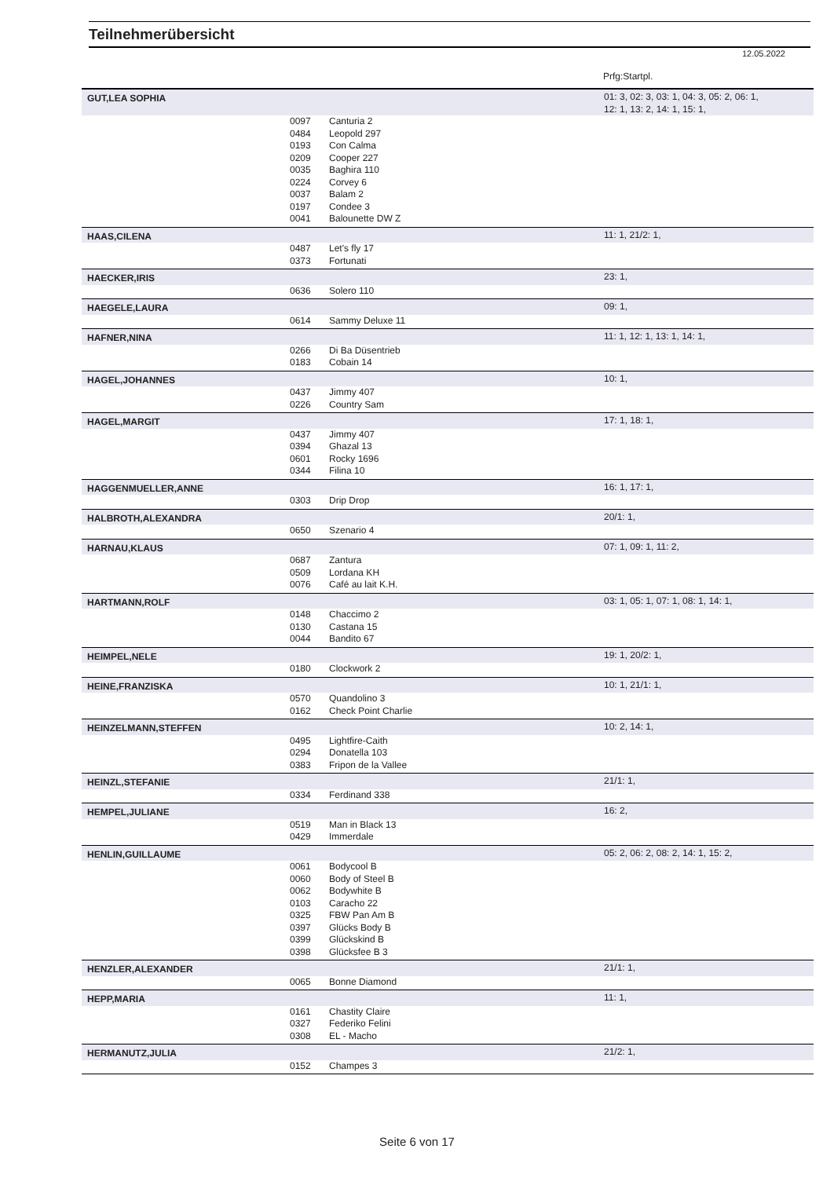Teilnehmerübersicht
12.05.2022
Prfg:Startpl.
| GUT,LEA SOPHIA | | | 01: 3, 02: 3, 03: 1, 04: 3, 05: 2, 06: 1, 12: 1, 13: 2, 14: 1, 15: 1, |
| | 0097 | Canturia 2 | |
| | 0484 | Leopold 297 | |
| | 0193 | Con Calma | |
| | 0209 | Cooper 227 | |
| | 0035 | Baghira 110 | |
| | 0224 | Corvey 6 | |
| | 0037 | Balam 2 | |
| | 0197 | Condee 3 | |
| | 0041 | Balounette DW Z | |
| HAAS,CILENA | | | 11: 1, 21/2: 1, |
| | 0487 | Let's fly 17 | |
| | 0373 | Fortunati | |
| HAECKER,IRIS | | | 23: 1, |
| | 0636 | Solero 110 | |
| HAEGELE,LAURA | | | 09: 1, |
| | 0614 | Sammy Deluxe 11 | |
| HAFNER,NINA | | | 11: 1, 12: 1, 13: 1, 14: 1, |
| | 0266 | Di Ba Düsentrieb | |
| | 0183 | Cobain 14 | |
| HAGEL,JOHANNES | | | 10: 1, |
| | 0437 | Jimmy 407 | |
| | 0226 | Country Sam | |
| HAGEL,MARGIT | | | 17: 1, 18: 1, |
| | 0437 | Jimmy 407 | |
| | 0394 | Ghazal 13 | |
| | 0601 | Rocky 1696 | |
| | 0344 | Filina 10 | |
| HAGGENMUELLER,ANNE | | | 16: 1, 17: 1, |
| | 0303 | Drip Drop | |
| HALBROTH,ALEXANDRA | | | 20/1: 1, |
| | 0650 | Szenario 4 | |
| HARNAU,KLAUS | | | 07: 1, 09: 1, 11: 2, |
| | 0687 | Zantura | |
| | 0509 | Lordana KH | |
| | 0076 | Café au lait K.H. | |
| HARTMANN,ROLF | | | 03: 1, 05: 1, 07: 1, 08: 1, 14: 1, |
| | 0148 | Chaccimo 2 | |
| | 0130 | Castana 15 | |
| | 0044 | Bandito 67 | |
| HEIMPEL,NELE | | | 19: 1, 20/2: 1, |
| | 0180 | Clockwork 2 | |
| HEINE,FRANZISKA | | | 10: 1, 21/1: 1, |
| | 0570 | Quandolino 3 | |
| | 0162 | Check Point Charlie | |
| HEINZELMANN,STEFFEN | | | 10: 2, 14: 1, |
| | 0495 | Lightfire-Caith | |
| | 0294 | Donatella 103 | |
| | 0383 | Fripon de la Vallee | |
| HEINZL,STEFANIE | | | 21/1: 1, |
| | 0334 | Ferdinand 338 | |
| HEMPEL,JULIANE | | | 16: 2, |
| | 0519 | Man in Black 13 | |
| | 0429 | Immerdale | |
| HENLIN,GUILLAUME | | | 05: 2, 06: 2, 08: 2, 14: 1, 15: 2, |
| | 0061 | Bodycool B | |
| | 0060 | Body of Steel B | |
| | 0062 | Bodywhite B | |
| | 0103 | Caracho 22 | |
| | 0325 | FBW Pan Am B | |
| | 0397 | Glücks Body B | |
| | 0399 | Glückskind B | |
| | 0398 | Glücksfee B 3 | |
| HENZLER,ALEXANDER | | | 21/1: 1, |
| | 0065 | Bonne Diamond | |
| HEPP,MARIA | | | 11: 1, |
| | 0161 | Chastity Claire | |
| | 0327 | Federiko Felini | |
| | 0308 | EL - Macho | |
| HERMANUTZ,JULIA | | | 21/2: 1, |
| | 0152 | Champes 3 | |
Seite 6 von 17